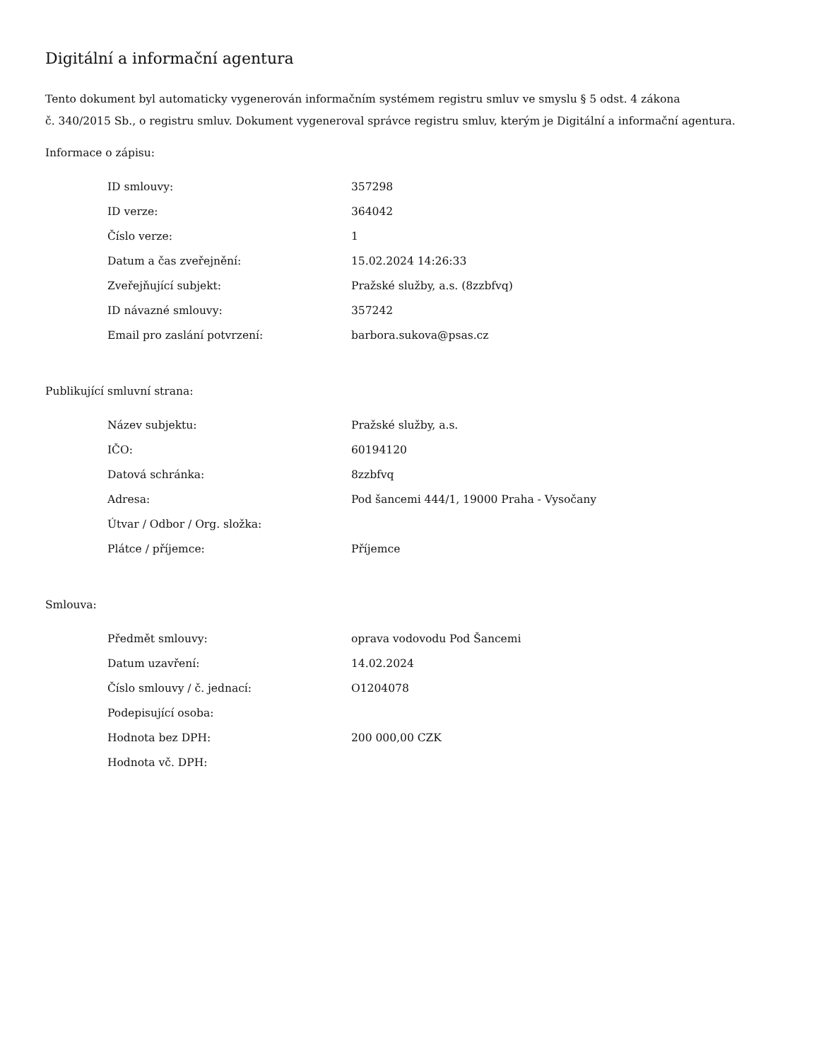Digitální a informační agentura
Tento dokument byl automaticky vygenerován informačním systémem registru smluv ve smyslu § 5 odst. 4 zákona
č. 340/2015 Sb., o registru smluv. Dokument vygeneroval správce registru smluv, kterým je Digitální a informační agentura.
Informace o zápisu:
| ID smlouvy: | 357298 |
| ID verze: | 364042 |
| Číslo verze: | 1 |
| Datum a čas zveřejnění: | 15.02.2024 14:26:33 |
| Zveřejňující subjekt: | Pražské služby, a.s. (8zzbfvq) |
| ID návazné smlouvy: | 357242 |
| Email pro zaslání potvrzení: | barbora.sukova@psas.cz |
Publikující smluvní strana:
| Název subjektu: | Pražské služby, a.s. |
| IČO: | 60194120 |
| Datová schránka: | 8zzbfvq |
| Adresa: | Pod šancemi 444/1, 19000 Praha - Vysočany |
| Útvar / Odbor / Org. složka: | |
| Plátce / příjemce: | Příjemce |
Smlouva:
| Předmět smlouvy: | oprava vodovodu Pod Šancemi |
| Datum uzavření: | 14.02.2024 |
| Číslo smlouvy / č. jednací: | O1204078 |
| Podepisující osoba: | |
| Hodnota bez DPH: | 200 000,00 CZK |
| Hodnota vč. DPH: | |